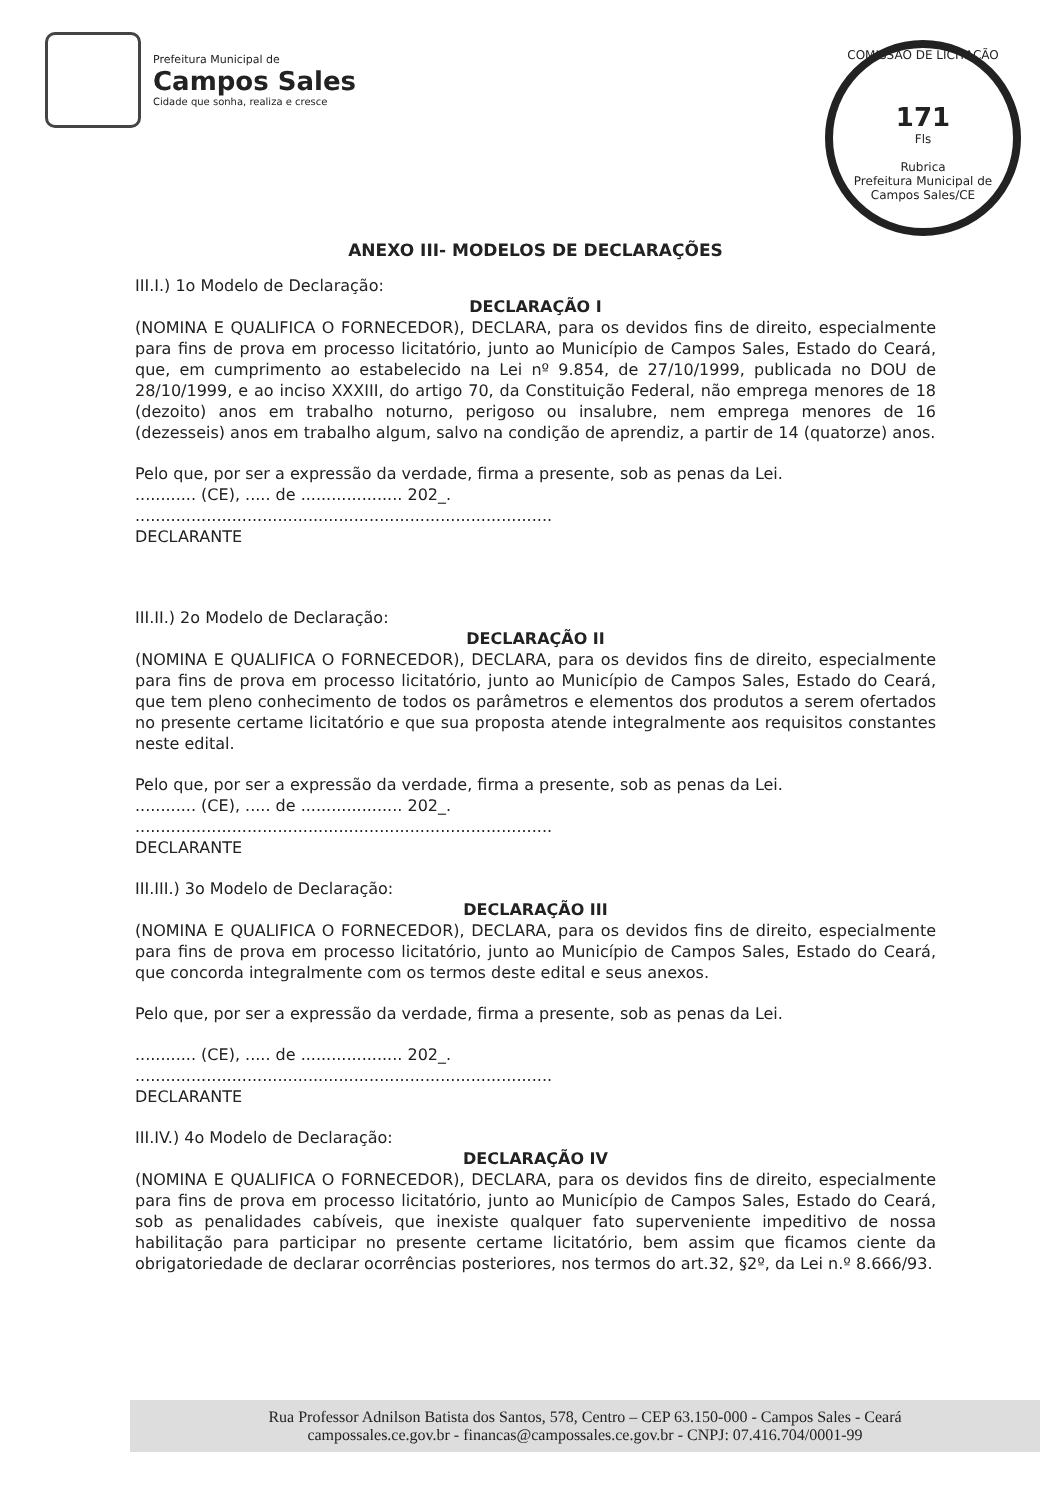Prefeitura Municipal de
Campos Sales
Cidade que sonha, realiza e cresce
COMISSÃO DE LICITAÇÃO
171
Fls
Rubrica
Prefeitura Municipal de Campos Sales/CE
ANEXO III- MODELOS DE DECLARAÇÕES
III.I.) 1o Modelo de Declaração:
DECLARAÇÃO I
(NOMINA E QUALIFICA O FORNECEDOR), DECLARA, para os devidos fins de direito, especialmente para fins de prova em processo licitatório, junto ao Município de Campos Sales, Estado do Ceará, que, em cumprimento ao estabelecido na Lei nº 9.854, de 27/10/1999, publicada no DOU de 28/10/1999, e ao inciso XXXIII, do artigo 70, da Constituição Federal, não emprega menores de 18 (dezoito) anos em trabalho noturno, perigoso ou insalubre, nem emprega menores de 16 (dezesseis) anos em trabalho algum, salvo na condição de aprendiz, a partir de 14 (quatorze) anos.
Pelo que, por ser a expressão da verdade, firma a presente, sob as penas da Lei.
............ (CE), ..... de .................... 202_.
..................................................................................
DECLARANTE
III.II.) 2o Modelo de Declaração:
DECLARAÇÃO II
(NOMINA E QUALIFICA O FORNECEDOR), DECLARA, para os devidos fins de direito, especialmente para fins de prova em processo licitatório, junto ao Município de Campos Sales, Estado do Ceará, que tem pleno conhecimento de todos os parâmetros e elementos dos produtos a serem ofertados no presente certame licitatório e que sua proposta atende integralmente aos requisitos constantes neste edital.
Pelo que, por ser a expressão da verdade, firma a presente, sob as penas da Lei.
............ (CE), ..... de .................... 202_.
..................................................................................
DECLARANTE
III.III.) 3o Modelo de Declaração:
DECLARAÇÃO III
(NOMINA E QUALIFICA O FORNECEDOR), DECLARA, para os devidos fins de direito, especialmente para fins de prova em processo licitatório, junto ao Município de Campos Sales, Estado do Ceará, que concorda integralmente com os termos deste edital e seus anexos.
Pelo que, por ser a expressão da verdade, firma a presente, sob as penas da Lei.
............ (CE), ..... de .................... 202_.
..................................................................................
DECLARANTE
III.IV.) 4o Modelo de Declaração:
DECLARAÇÃO IV
(NOMINA E QUALIFICA O FORNECEDOR), DECLARA, para os devidos fins de direito, especialmente para fins de prova em processo licitatório, junto ao Município de Campos Sales, Estado do Ceará, sob as penalidades cabíveis, que inexiste qualquer fato superveniente impeditivo de nossa habilitação para participar no presente certame licitatório, bem assim que ficamos ciente da obrigatoriedade de declarar ocorrências posteriores, nos termos do art.32, §2º, da Lei n.º 8.666/93.
Rua Professor Adnilson Batista dos Santos, 578, Centro – CEP 63.150-000 - Campos Sales - Ceará
campossales.ce.gov.br - financas@campossales.ce.gov.br - CNPJ: 07.416.704/0001-99